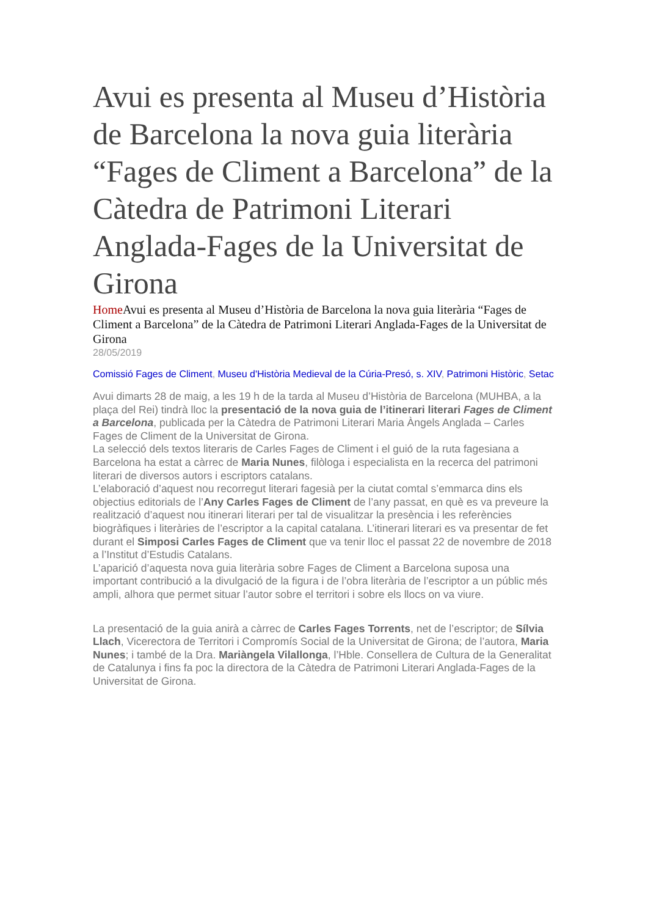Avui es presenta al Museu d’Història de Barcelona la nova guia literària “Fages de Climent a Barcelona” de la Càtedra de Patrimoni Literari Anglada-Fages de la Universitat de Girona
Home Avui es presenta al Museu d’Història de Barcelona la nova guia literària “Fages de Climent a Barcelona” de la Càtedra de Patrimoni Literari Anglada-Fages de la Universitat de Girona
28/05/2019
Comissió Fages de Climent, Museu d'Història Medieval de la Cúria-Presó, s. XIV, Patrimoni Històric, Setac
Avui dimarts 28 de maig, a les 19 h de la tarda al Museu d’Història de Barcelona (MUHBA, a la plaça del Rei) tindrà lloc la presentació de la nova guia de l’itinerari literari Fages de Climent a Barcelona, publicada per la Càtedra de Patrimoni Literari Maria Àngels Anglada – Carles Fages de Climent de la Universitat de Girona.
La selecció dels textos literaris de Carles Fages de Climent i el guió de la ruta fagesiana a Barcelona ha estat a càrrec de Maria Nunes, filòloga i especialista en la recerca del patrimoni literari de diversos autors i escriptors catalans.
L’elaboració d’aquest nou recorregut literari fagesià per la ciutat comtal s’emmarca dins els objectius editorials de l’Any Carles Fages de Climent de l’any passat, en què es va preveure la realització d’aquest nou itinerari literari per tal de visualitzar la presència i les referències biogràfiques i literàries de l’escriptor a la capital catalana. L’itinerari literari es va presentar de fet durant el Simposi Carles Fages de Climent que va tenir lloc el passat 22 de novembre de 2018 a l’Institut d’Estudis Catalans.
L’aparició d’aquesta nova guia literària sobre Fages de Climent a Barcelona suposa una important contribució a la divulgació de la figura i de l’obra literària de l’escriptor a un públic més ampli, alhora que permet situar l’autor sobre el territori i sobre els llocs on va viure.
La presentació de la guia anirà a càrrec de Carles Fages Torrents, net de l’escriptor; de Sílvia Llach, Vicerectora de Territori i Compromís Social de la Universitat de Girona; de l’autora, Maria Nunes; i també de la Dra. Mariàngela Vilallonga, l’Hble. Consellera de Cultura de la Generalitat de Catalunya i fins fa poc la directora de la Càtedra de Patrimoni Literari Anglada-Fages de la Universitat de Girona.